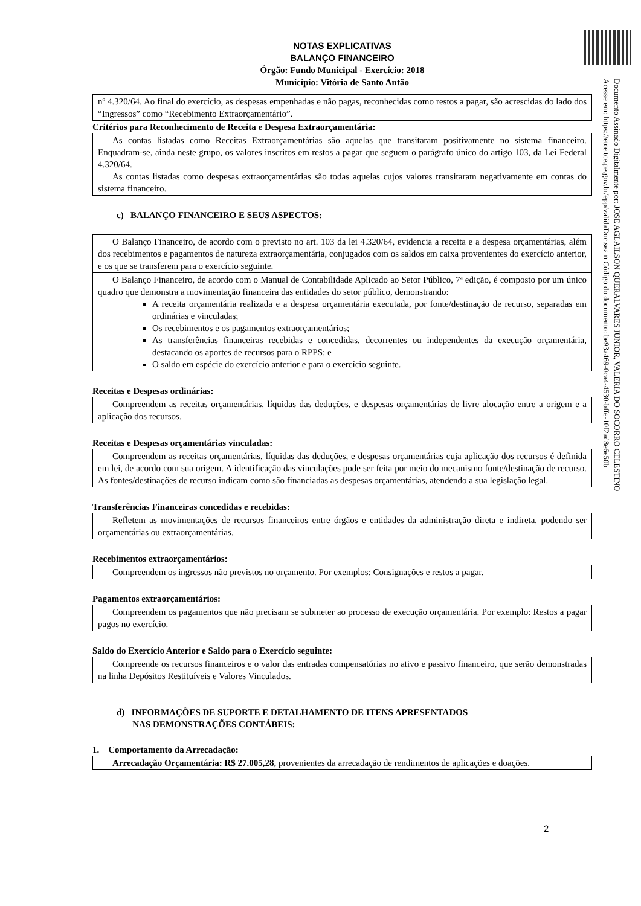NOTAS EXPLICATIVAS
BALANÇO FINANCEIRO
Órgão: Fundo Municipal - Exercício: 2018
Município: Vitória de Santo Antão
nº 4.320/64. Ao final do exercício, as despesas empenhadas e não pagas, reconhecidas como restos a pagar, são acrescidas do lado dos “Ingressos” como “Recebimento Extraorçamentário”.
Critérios para Reconhecimento de Receita e Despesa Extraorçamentária:
As contas listadas como Receitas Extraorçamentárias são aquelas que transitaram positivamente no sistema financeiro. Enquadram-se, ainda neste grupo, os valores inscritos em restos a pagar que seguem o parágrafo único do artigo 103, da Lei Federal 4.320/64.
As contas listadas como despesas extraorçamentárias são todas aquelas cujos valores transitaram negativamente em contas do sistema financeiro.
c) BALANÇO FINANCEIRO E SEUS ASPECTOS:
O Balanço Financeiro, de acordo com o previsto no art. 103 da lei 4.320/64, evidencia a receita e a despesa orçamentárias, além dos recebimentos e pagamentos de natureza extraorçamentária, conjugados com os saldos em caixa provenientes do exercício anterior, e os que se transferem para o exercício seguinte.
O Balanço Financeiro, de acordo com o Manual de Contabilidade Aplicado ao Setor Público, 7ª edição, é composto por um único quadro que demonstra a movimentação financeira das entidades do setor público, demonstrando:
A receita orçamentária realizada e a despesa orçamentária executada, por fonte/destinação de recurso, separadas em ordinárias e vinculadas;
Os recebimentos e os pagamentos extraorçamentários;
As transferências financeiras recebidas e concedidas, decorrentes ou independentes da execução orçamentária, destacando os aportes de recursos para o RPPS; e
O saldo em espécie do exercício anterior e para o exercício seguinte.
Receitas e Despesas ordinárias:
Compreendem as receitas orçamentárias, líquidas das deduções, e despesas orçamentárias de livre alocação entre a origem e a aplicação dos recursos.
Receitas e Despesas orçamentárias vinculadas:
Compreendem as receitas orçamentárias, líquidas das deduções, e despesas orçamentárias cuja aplicação dos recursos é definida em lei, de acordo com sua origem. A identificação das vinculações pode ser feita por meio do mecanismo fonte/destinação de recurso. As fontes/destinações de recurso indicam como são financiadas as despesas orçamentárias, atendendo a sua legislação legal.
Transferências Financeiras concedidas e recebidas:
Refletem as movimentações de recursos financeiros entre órgãos e entidades da administração direta e indireta, podendo ser orçamentárias ou extraorçamentárias.
Recebimentos extraorçamentários:
Compreendem os ingressos não previstos no orçamento. Por exemplos: Consignações e restos a pagar.
Pagamentos extraorçamentários:
Compreendem os pagamentos que não precisam se submeter ao processo de execução orçamentária. Por exemplo: Restos a pagar pagos no exercício.
Saldo do Exercício Anterior e Saldo para o Exercício seguinte:
Compreende os recursos financeiros e o valor das entradas compensatórias no ativo e passivo financeiro, que serão demonstradas na linha Depósitos Restituíveis e Valores Vinculados.
d) INFORMAÇÕES DE SUPORTE E DETALHAMENTO DE ITENS APRESENTADOS
NAS DEMONSTRAÇÕES CONTÁBEIS:
1. Comportamento da Arrecadação:
Arrecadação Orçamentária: R$ 27.005,28, provenientes da arrecadação de rendimentos de aplicações e doações.
Documento Assinado Digitalmente por: JOSE AGLAILSON QUERALVARES JUNIOR, VALERIA DO SOCORRO CELESTINO
Acesse em: https://etce.tce.pe.gov.br/epp/validaDoc.seam Código do documento: be93a469-0ca4-4530-bffe-10f2ad8e6e50b
2